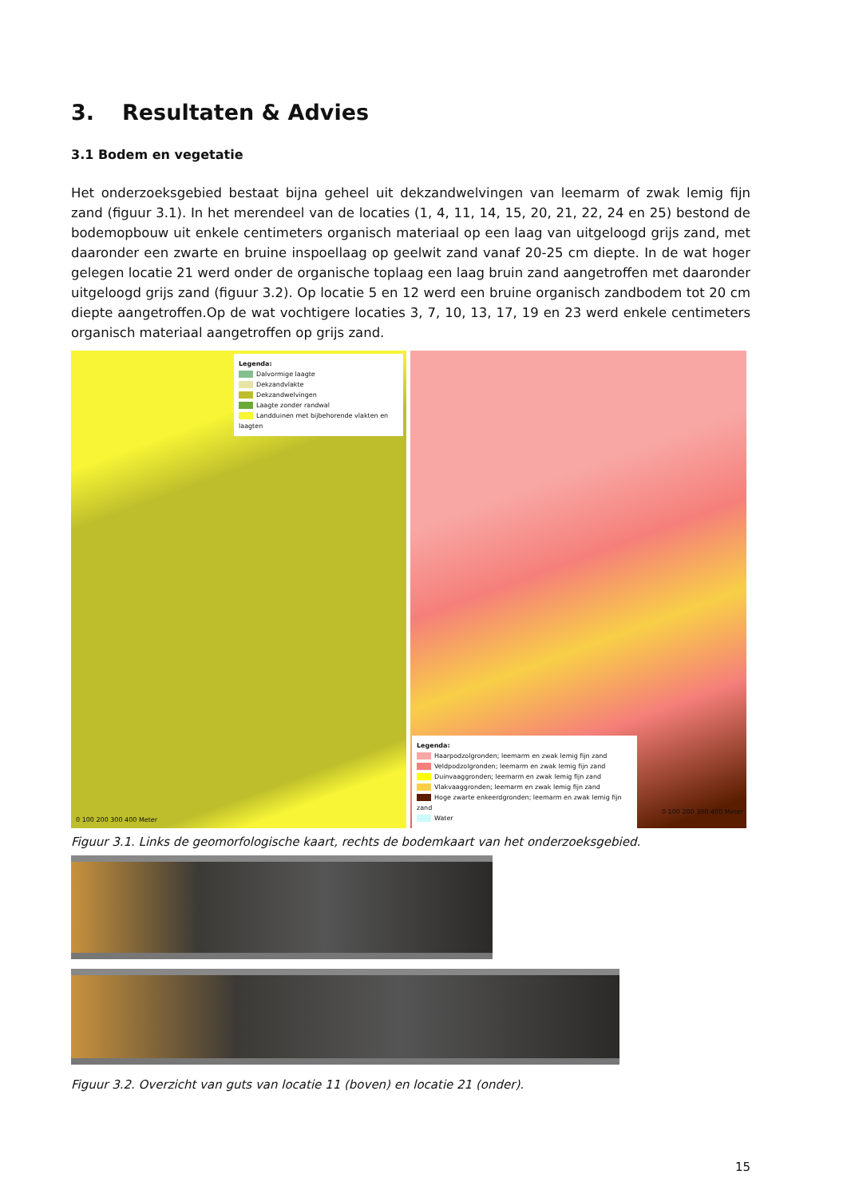3. Resultaten & Advies
3.1 Bodem en vegetatie
Het onderzoeksgebied bestaat bijna geheel uit dekzandwelvingen van leemarm of zwak lemig fijn zand (figuur 3.1). In het merendeel van de locaties (1, 4, 11, 14, 15, 20, 21, 22, 24 en 25) bestond de bodemopbouw uit enkele centimeters organisch materiaal op een laag van uitgeloogd grijs zand, met daaronder een zwarte en bruine inspoellaag op geelwit zand vanaf 20-25 cm diepte. In de wat hoger gelegen locatie 21 werd onder de organische toplaag een laag bruin zand aangetroffen met daaronder uitgeloogd grijs zand (figuur 3.2). Op locatie 5 en 12 werd een bruine organisch zandbodem tot 20 cm diepte aangetroffen.Op de wat vochtigere locaties 3, 7, 10, 13, 17, 19 en 23 werd enkele centimeters organisch materiaal aangetroffen op grijs zand.
Legenda:
Dalvormige laagte
Dekzandvlakte
Dekzandwelvingen
Laagte zonder randwal
Landduinen met bijbehorende vlakten en laagten
0 100 200 300 400 Meter
Legenda:
Haarpodzolgronden; leemarm en zwak lemig fijn zand
Veldpodzolgronden; leemarm en zwak lemig fijn zand
Duinvaaggronden; leemarm en zwak lemig fijn zand
Vlakvaaggronden; leemarm en zwak lemig fijn zand
Hoge zwarte enkeerdgronden; leemarm en zwak lemig fijn zand
Water
0 100 200 300 400 Meter
Figuur 3.1. Links de geomorfologische kaart, rechts de bodemkaart van het onderzoeksgebied.
Figuur 3.2. Overzicht van guts van locatie 11 (boven) en locatie 21 (onder).
15